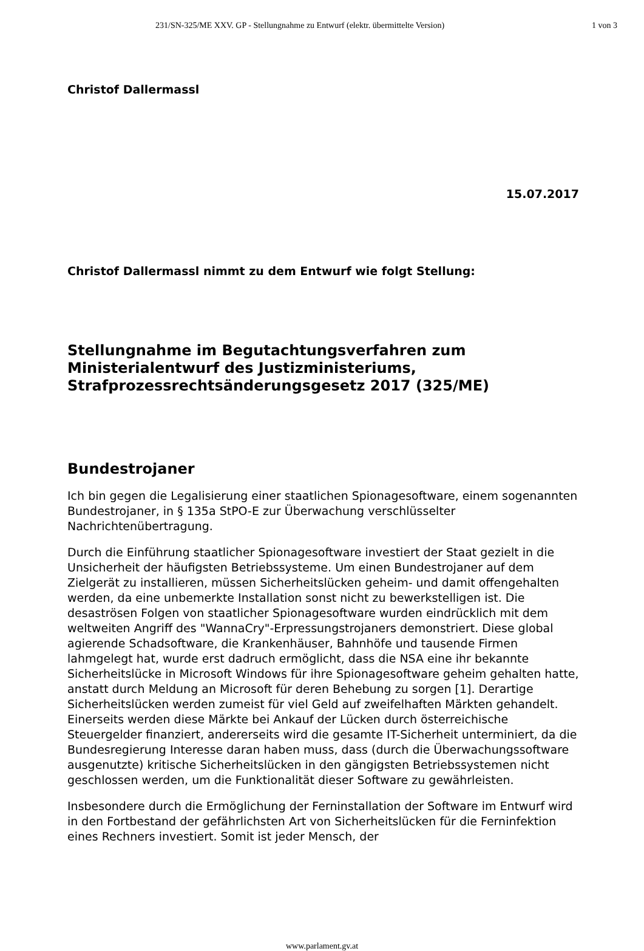231/SN-325/ME XXV. GP - Stellungnahme zu Entwurf (elektr. übermittelte Version) 1 von 3
Christof Dallermassl
15.07.2017
Christof Dallermassl nimmt zu dem Entwurf wie folgt Stellung:
Stellungnahme im Begutachtungsverfahren zum Ministerialentwurf des Justizministeriums, Strafprozessrechtsänderungsgesetz 2017 (325/ME)
Bundestrojaner
Ich bin gegen die Legalisierung einer staatlichen Spionagesoftware, einem sogenannten Bundestrojaner, in § 135a StPO-E zur Überwachung verschlüsselter Nachrichtenübertragung.
Durch die Einführung staatlicher Spionagesoftware investiert der Staat gezielt in die Unsicherheit der häufigsten Betriebssysteme. Um einen Bundestrojaner auf dem Zielgerät zu installieren, müssen Sicherheitslücken geheim- und damit offengehalten werden, da eine unbemerkte Installation sonst nicht zu bewerkstelligen ist. Die desaströsen Folgen von staatlicher Spionagesoftware wurden eindrücklich mit dem weltweiten Angriff des "WannaCry"-Erpressungstrojaners demonstriert. Diese global agierende Schadsoftware, die Krankenhäuser, Bahnhöfe und tausende Firmen lahmgelegt hat, wurde erst dadruch ermöglicht, dass die NSA eine ihr bekannte Sicherheitslücke in Microsoft Windows für ihre Spionagesoftware geheim gehalten hatte, anstatt durch Meldung an Microsoft für deren Behebung zu sorgen [1]. Derartige Sicherheitslücken werden zumeist für viel Geld auf zweifelhaften Märkten gehandelt. Einerseits werden diese Märkte bei Ankauf der Lücken durch österreichische Steuergelder finanziert, andererseits wird die gesamte IT-Sicherheit unterminiert, da die Bundesregierung Interesse daran haben muss, dass (durch die Überwachungssoftware ausgenutzte) kritische Sicherheitslücken in den gängigsten Betriebssystemen nicht geschlossen werden, um die Funktionalität dieser Software zu gewährleisten.
Insbesondere durch die Ermöglichung der Ferninstallation der Software im Entwurf wird in den Fortbestand der gefährlichsten Art von Sicherheitslücken für die Ferninfektion eines Rechners investiert. Somit ist jeder Mensch, der
www.parlament.gv.at